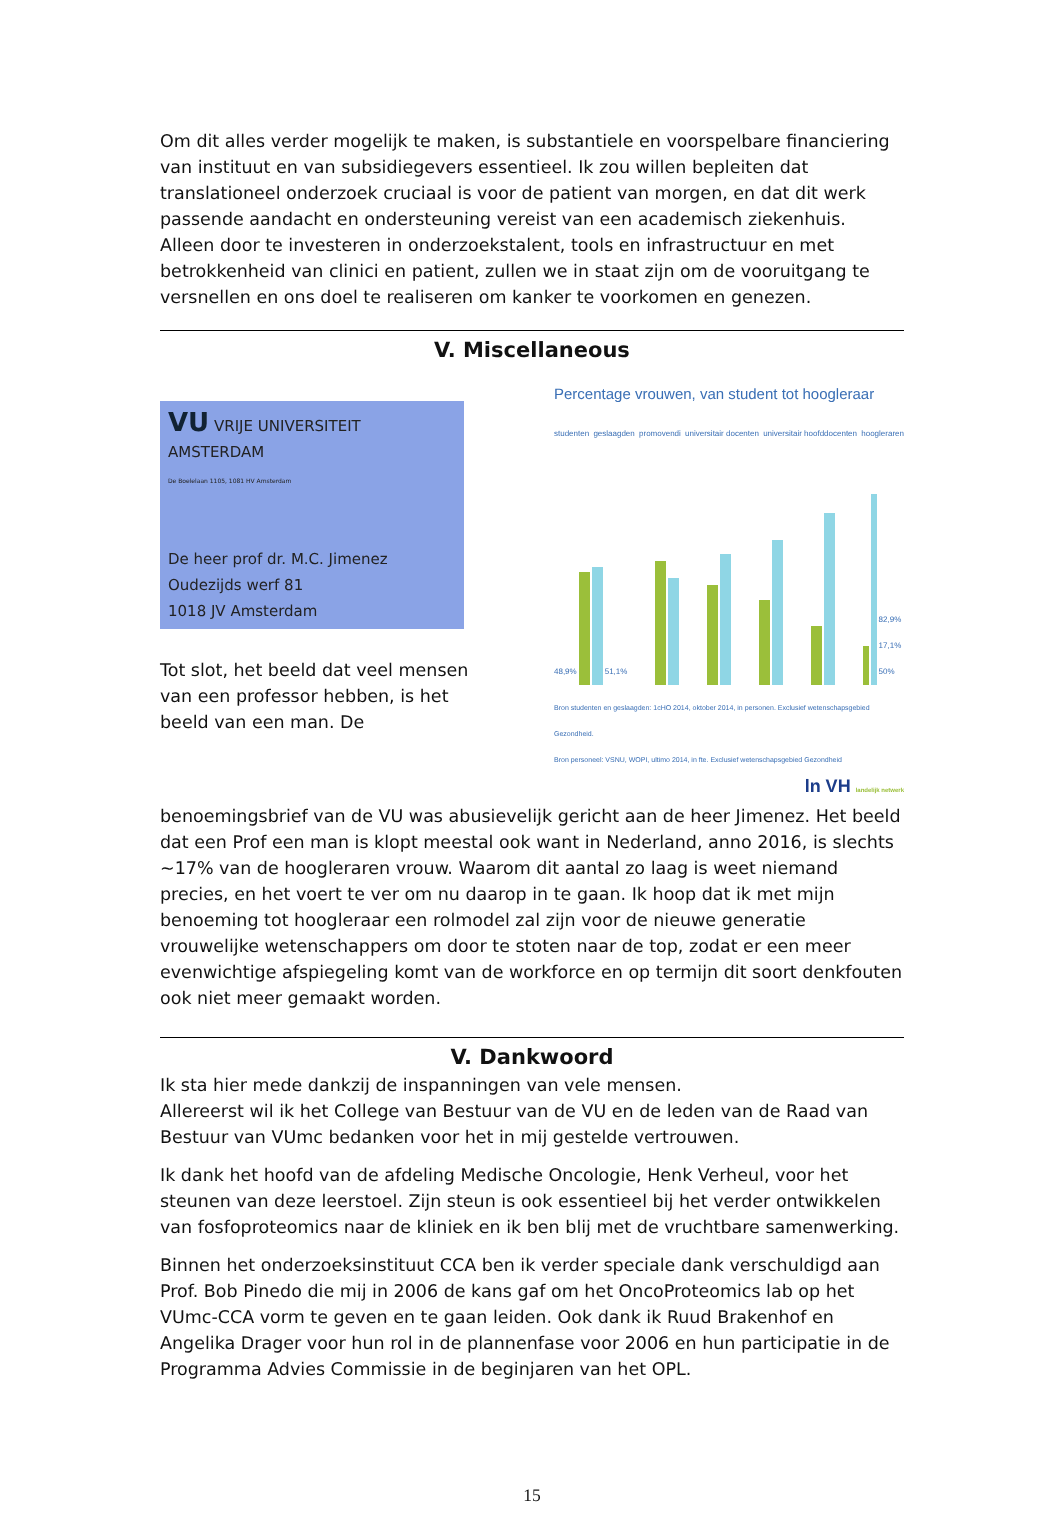Om dit alles verder mogelijk te maken, is substantiele en voorspelbare financiering van instituut en van subsidiegevers essentieel. Ik zou willen bepleiten dat translationeel onderzoek cruciaal is voor de patient van morgen, en dat dit werk passende aandacht en ondersteuning vereist van een academisch ziekenhuis. Alleen door te investeren in onderzoekstalent, tools en infrastructuur en met betrokkenheid van clinici en patient, zullen we in staat zijn om de vooruitgang te versnellen en ons doel te realiseren om kanker te voorkomen en genezen.
V. Miscellaneous
VU VRIJE UNIVERSITEIT AMSTERDAM
De Boelelaan 1105, 1081 HV Amsterdam
De heer prof dr. M.C. Jimenez
Oudezijds werf 81
1018 JV Amsterdam
Tot slot, het beeld dat veel mensen van een professor hebben, is het beeld van een man. De
Percentage vrouwen, van student tot hoogleraar
studenten geslaagden promovendi universitair docenten universitair hoofddocenten hoogleraren
48,9%
51,1%
82,9% 17,1% 50%
Bron studenten en geslaagden: 1cHO 2014, oktober 2014, in personen. Exclusief wetenschapsgebied Gezondheid.
Bron personeel: VSNU, WOPI, ultimo 2014, in fte. Exclusief wetenschapsgebied Gezondheid
ln VH landelijk netwerk
benoemingsbrief van de VU was abusievelijk gericht aan de heer Jimenez. Het beeld dat een Prof een man is klopt meestal ook want in Nederland, anno 2016, is slechts ~17% van de hoogleraren vrouw. Waarom dit aantal zo laag is weet niemand precies, en het voert te ver om nu daarop in te gaan. Ik hoop dat ik met mijn benoeming tot hoogleraar een rolmodel zal zijn voor de nieuwe generatie vrouwelijke wetenschappers om door te stoten naar de top, zodat er een meer evenwichtige afspiegeling komt van de workforce en op termijn dit soort denkfouten ook niet meer gemaakt worden.
V. Dankwoord
Ik sta hier mede dankzij de inspanningen van vele mensen.
Allereerst wil ik het College van Bestuur van de VU en de leden van de Raad van Bestuur van VUmc bedanken voor het in mij gestelde vertrouwen.
Ik dank het hoofd van de afdeling Medische Oncologie, Henk Verheul, voor het steunen van deze leerstoel. Zijn steun is ook essentieel bij het verder ontwikkelen van fosfoproteomics naar de kliniek en ik ben blij met de vruchtbare samenwerking.
Binnen het onderzoeksinstituut CCA ben ik verder speciale dank verschuldigd aan Prof. Bob Pinedo die mij in 2006 de kans gaf om het OncoProteomics lab op het VUmc-CCA vorm te geven en te gaan leiden. Ook dank ik Ruud Brakenhof en Angelika Drager voor hun rol in de plannenfase voor 2006 en hun participatie in de Programma Advies Commissie in de beginjaren van het OPL.
15